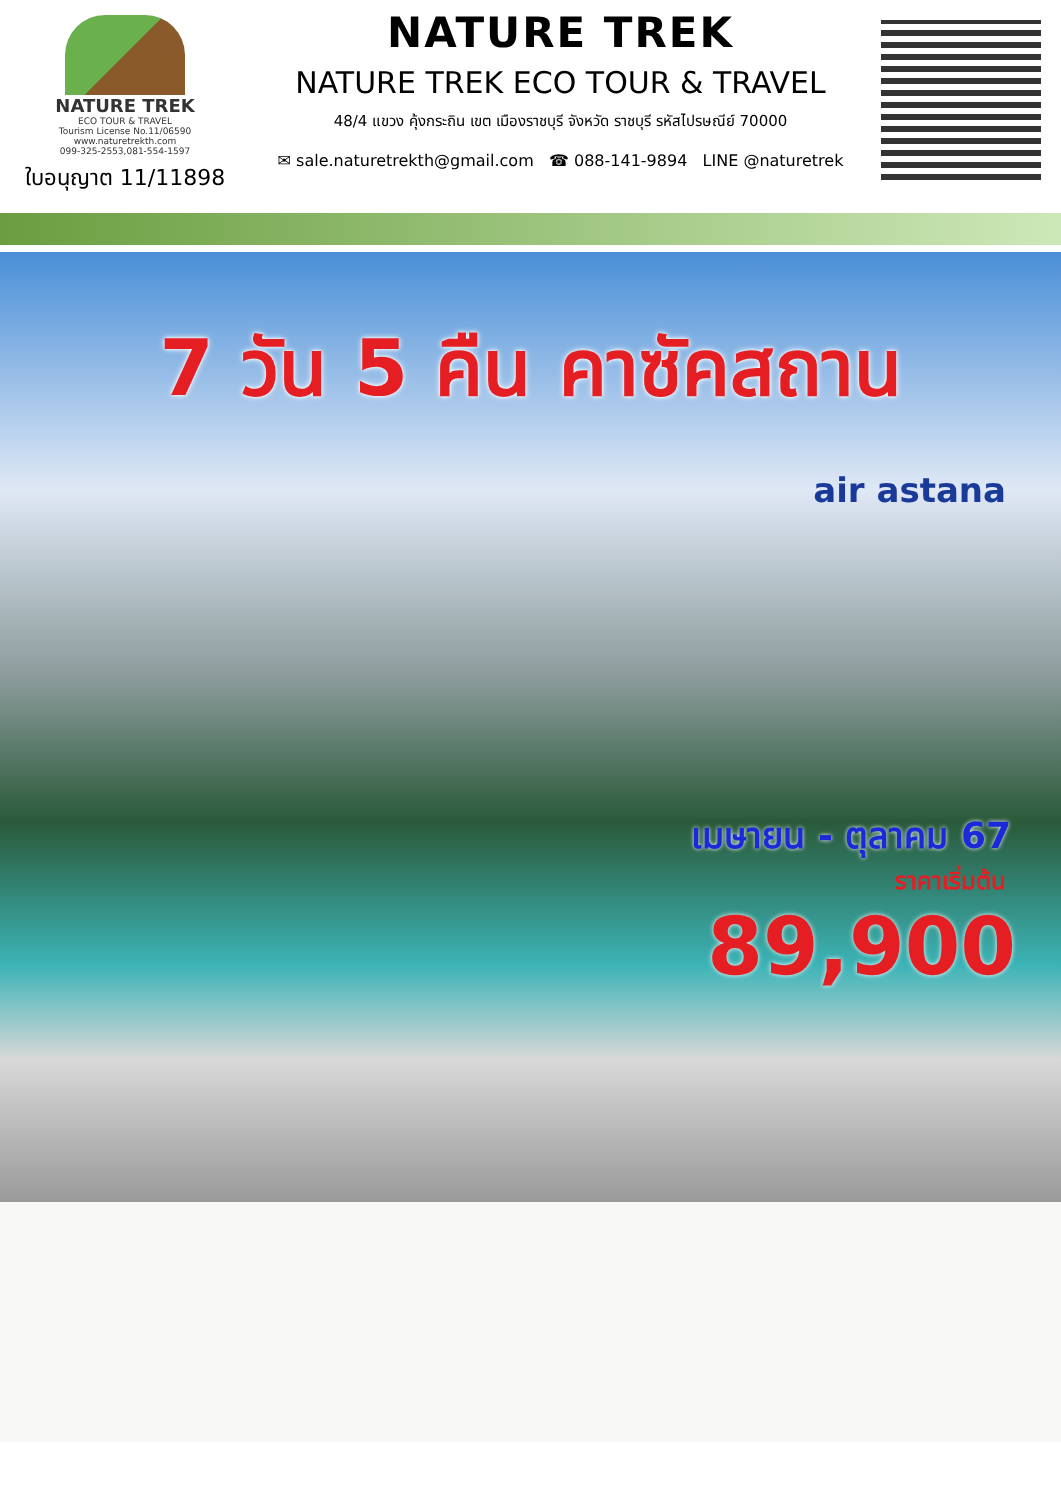NATURE TREK
ECO TOUR & TRAVEL
Tourism License No.11/06590
www.naturetrekth.com
099-325-2553,081-554-1597
ใบอนุญาต 11/11898
NATURE TREK
NATURE TREK ECO TOUR & TRAVEL
48/4 แขวง คุ้งกระถิน เขต เมืองราชบุรี จังหวัด ราชบุรี รหัสไปรษณีย์ 70000
✉ sale.naturetrekth@gmail.com ☎ 088-141-9894 LINE @naturetrek
7 วัน 5 คืน คาซัคสถาน
air astana
เมษายน - ตุลาคม 67
ราคาเริ่มต้น
89,900